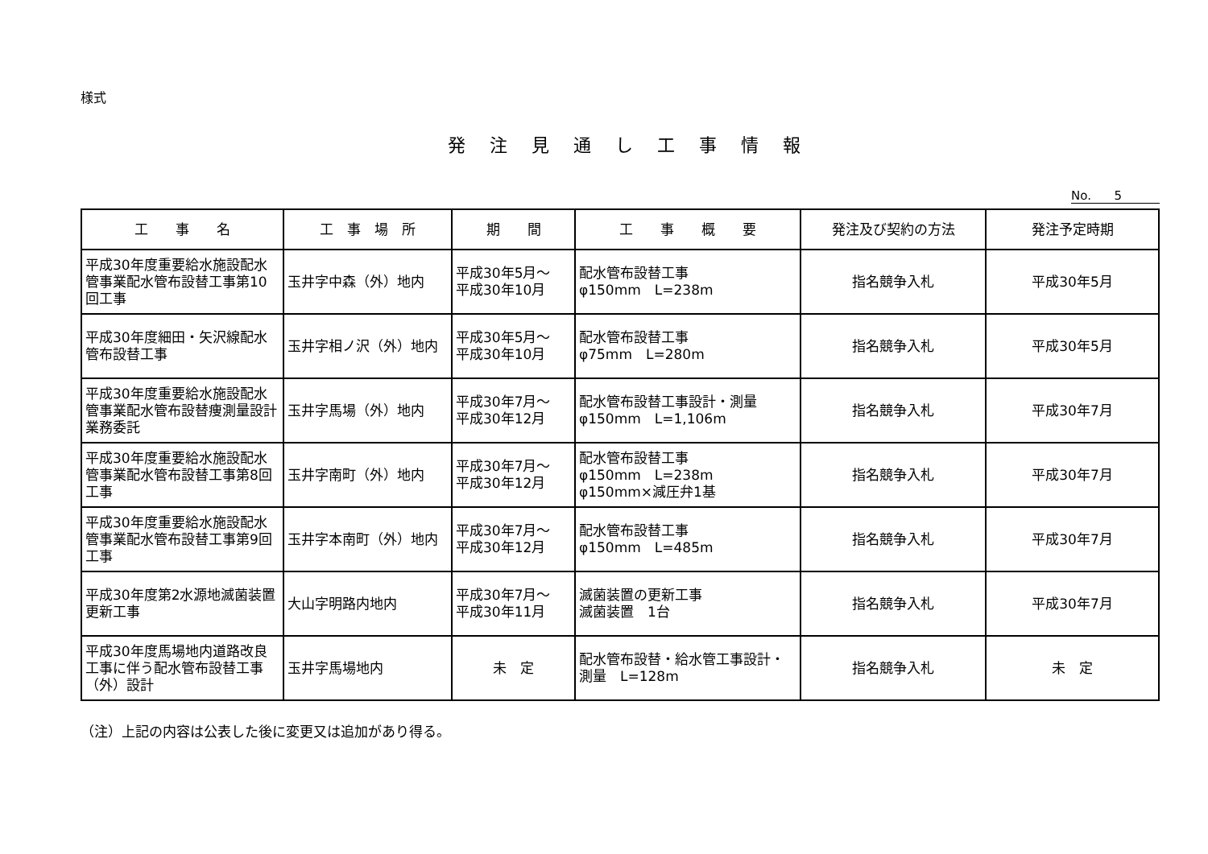様式
発注見通し工事情報
No. 5
| 工 事 名 | 工 事 場 所 | 期 間 | 工 事 概 要 | 発注及び契約の方法 | 発注予定時期 |
| --- | --- | --- | --- | --- | --- |
| 平成30年度重要給水施設配水管事業配水管布設替工事第10回工事 | 玉井字中森（外）地内 | 平成30年5月～ 平成30年10月 | 配水管布設替工事 φ150mm L=238m | 指名競争入札 | 平成30年5月 |
| 平成30年度細田・矢沢線配水管布設替工事 | 玉井字相ノ沢（外）地内 | 平成30年5月～ 平成30年10月 | 配水管布設替工事 φ75mm L=280m | 指名競争入札 | 平成30年5月 |
| 平成30年度重要給水施設配水管事業配水管布設替痩測量設計業務委託 | 玉井字馬場（外）地内 | 平成30年7月～ 平成30年12月 | 配水管布設替工事設計・測量 φ150mm L=1,106m | 指名競争入札 | 平成30年7月 |
| 平成30年度重要給水施設配水管事業配水管布設替工事第8回工事 | 玉井字南町（外）地内 | 平成30年7月～ 平成30年12月 | 配水管布設替工事 φ150mm L=238m φ150mm×減圧弁1基 | 指名競争入札 | 平成30年7月 |
| 平成30年度重要給水施設配水管事業配水管布設替工事第9回工事 | 玉井字本南町（外）地内 | 平成30年7月～ 平成30年12月 | 配水管布設替工事 φ150mm L=485m | 指名競争入札 | 平成30年7月 |
| 平成30年度第2水源地滅菌装置更新工事 | 大山字明路内地内 | 平成30年7月～ 平成30年11月 | 滅菌装置の更新工事 滅菌装置 1台 | 指名競争入札 | 平成30年7月 |
| 平成30年度馬場地内道路改良工事に伴う配水管布設替工事（外）設計 | 玉井字馬場地内 | 未 定 | 配水管布設替・給水管工事設計・測量 L=128m | 指名競争入札 | 未 定 |
（注）上記の内容は公表した後に変更又は追加があり得る。